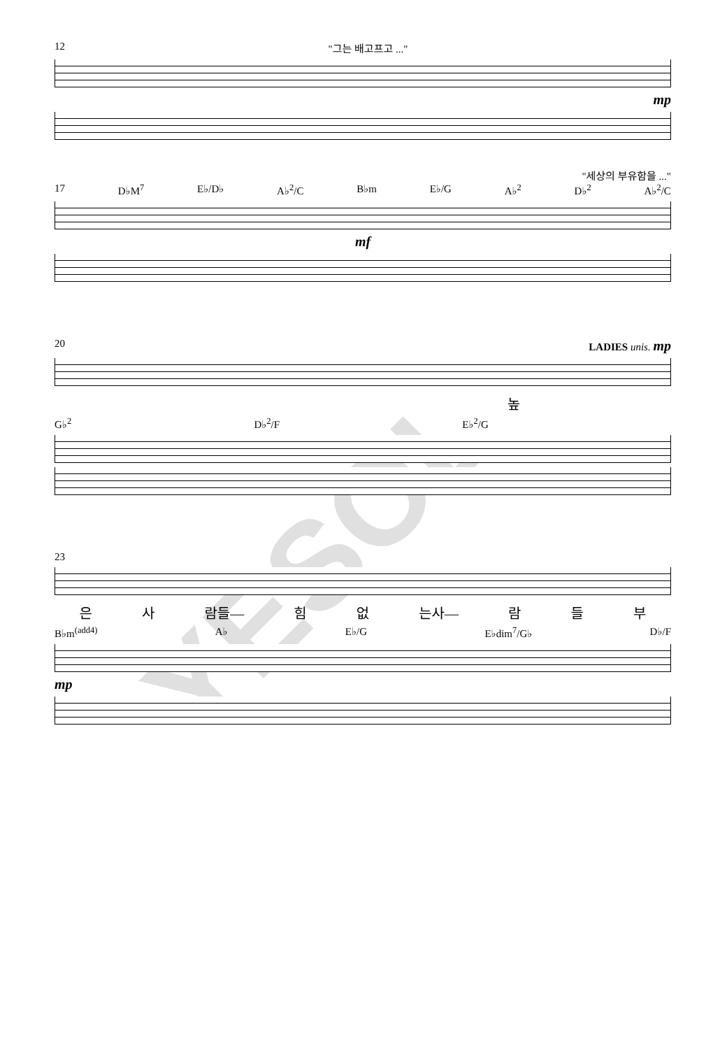YESOL
12 "그는 배고프고 ..."
mp
"세상의 부유함을 ..."
17 D♭M<sup>7</sup> E♭/D♭ A♭<sup>2</sup>/C B♭m E♭/G A♭<sup>2</sup> D♭<sup>2</sup> A♭<sup>2</sup>/C
mf
20 LADIES unis. mp
높
G♭<sup>2</sup> D♭<sup>2</sup>/F E♭<sup>2</sup>/G
23
은 사 람들— 힘 없 는사— 람 들 부
B♭m<sup>(add4)</sup> A♭ E♭/G E♭dim<sup>7</sup>/G♭ D♭/F
mp